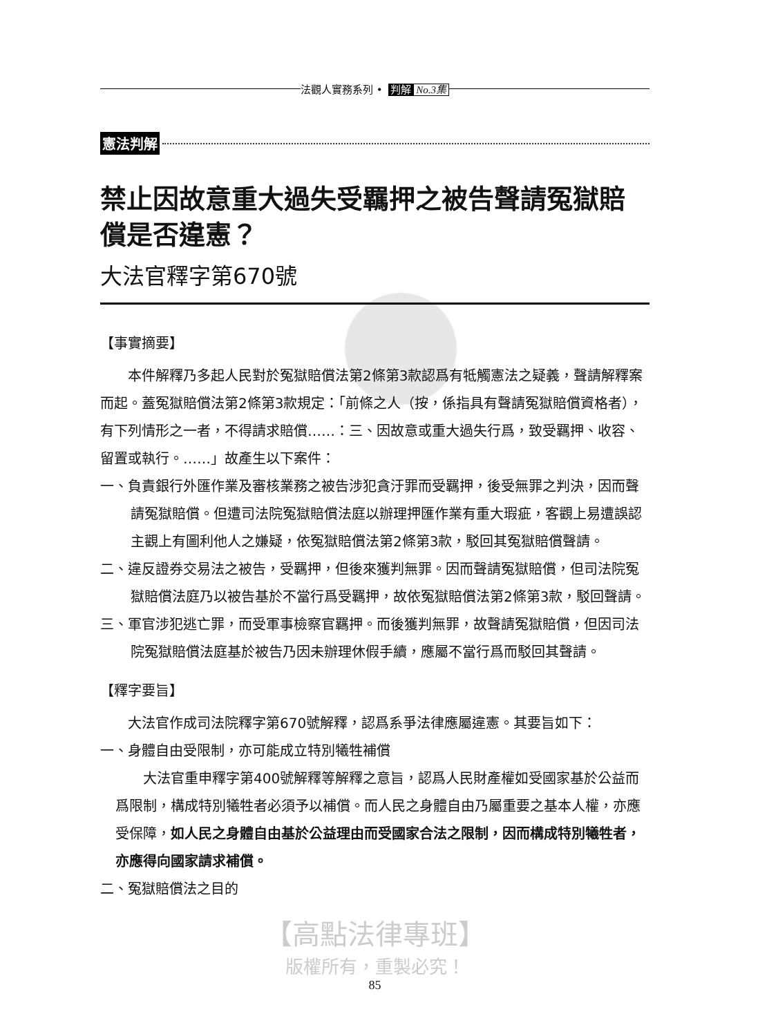法觀人實務系列 • 判解 No.3集
憲法判解
禁止因故意重大過失受羈押之被告聲請冤獄賠償是否違憲？
大法官釋字第670號
【事實摘要】
本件解釋乃多起人民對於冤獄賠償法第2條第3款認爲有牴觸憲法之疑義，聲請解釋案而起。蓋冤獄賠償法第2條第3款規定：「前條之人（按，係指具有聲請冤獄賠償資格者），有下列情形之一者，不得請求賠償……：三、因故意或重大過失行爲，致受羈押、收容、留置或執行。……」故產生以下案件：
一、負責銀行外匯作業及審核業務之被告涉犯貪汙罪而受羈押，後受無罪之判決，因而聲請冤獄賠償。但遭司法院冤獄賠償法庭以辦理押匯作業有重大瑕疵，客觀上易遭誤認主觀上有圖利他人之嫌疑，依冤獄賠償法第2條第3款，駁回其冤獄賠償聲請。
二、違反證券交易法之被告，受羈押，但後來獲判無罪。因而聲請冤獄賠償，但司法院冤獄賠償法庭乃以被告基於不當行爲受羈押，故依冤獄賠償法第2條第3款，駁回聲請。
三、軍官涉犯逃亡罪，而受軍事檢察官羈押。而後獲判無罪，故聲請冤獄賠償，但因司法院冤獄賠償法庭基於被告乃因未辦理休假手續，應屬不當行爲而駁回其聲請。
【釋字要旨】
大法官作成司法院釋字第670號解釋，認爲系爭法律應屬違憲。其要旨如下：
一、身體自由受限制，亦可能成立特別犧牲補償
大法官重申釋字第400號解釋等解釋之意旨，認爲人民財產權如受國家基於公益而爲限制，構成特別犧牲者必須予以補償。而人民之身體自由乃屬重要之基本人權，亦應受保障，如人民之身體自由基於公益理由而受國家合法之限制，因而構成特別犧牲者，亦應得向國家請求補償。
二、冤獄賠償法之目的
【高點法律專班】
版權所有，重製必究！
85